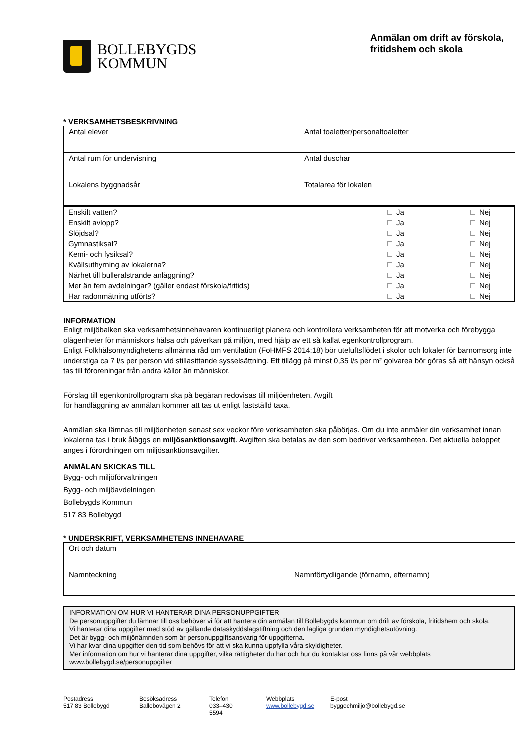BOLLEBYGDS
KOMMUN
Anmälan om drift av förskola, fritidshem och skola
* VERKSAMHETSBESKRIVNING
| Antal elever | Antal toaletter/personaltoaletter |
| Antal rum för undervisning | Antal duschar |
| Lokalens byggnadsår | Totalarea för lokalen |
| Enskilt vatten? | Ja | Nej |
| Enskilt avlopp? | Ja | Nej |
| Slöjdsal? | Ja | Nej |
| Gymnastiksal? | Ja | Nej |
| Kemi- och fysiksal? | Ja | Nej |
| Kvällsuthyrning av lokalerna? | Ja | Nej |
| Närhet till bulleralstrande anläggning? | Ja | Nej |
| Mer än fem avdelningar? (gäller endast förskola/fritids) | Ja | Nej |
| Har radonmätning utförts? | Ja | Nej |
INFORMATION
Enligt miljöbalken ska verksamhetsinnehavaren kontinuerligt planera och kontrollera verksamheten för att motverka och förebygga olägenheter för människors hälsa och påverkan på miljön, med hjälp av ett så kallat egenkontrollprogram.
Enligt Folkhälsomyndighetens allmänna råd om ventilation (FoHMFS 2014:18) bör uteluftsflödet i skolor och lokaler för barnomsorg inte understiga ca 7 l/s per person vid stillasittande sysselsättning. Ett tillägg på minst 0,35 l/s per m² golvarea bör göras så att hänsyn också tas till föroreningar från andra källor än människor.
Förslag till egenkontrollprogram ska på begäran redovisas till miljöenheten. Avgift för handläggning av anmälan kommer att tas ut enligt fastställd taxa.
Anmälan ska lämnas till miljöenheten senast sex veckor före verksamheten ska påbörjas. Om du inte anmäler din verksamhet innan lokalerna tas i bruk åläggs en miljösanktionsavgift. Avgiften ska betalas av den som bedriver verksamheten. Det aktuella beloppet anges i förordningen om miljösanktionsavgifter.
ANMÄLAN SKICKAS TILL
Bygg- och miljöförvaltningen
Bygg- och miljöavdelningen
Bollebygds Kommun
517 83 Bollebygd
* UNDERSKRIFT, VERKSAMHETENS INNEHAVARE
| Ort och datum | |
| Namnteckning | Namnförtydligande (förnamn, efternamn) |
INFORMATION OM HUR VI HANTERAR DINA PERSONUPPGIFTER
De personuppgifter du lämnar till oss behöver vi för att hantera din anmälan till Bollebygds kommun om drift av förskola, fritidshem och skola.
Vi hanterar dina uppgifter med stöd av gällande dataskyddslagstiftning och den lagliga grunden myndighetsutövning.
Det är bygg- och miljönämnden som är personuppgiftsansvarig för uppgifterna.
Vi har kvar dina uppgifter den tid som behövs för att vi ska kunna uppfylla våra skyldigheter.
Mer information om hur vi hanterar dina uppgifter, vilka rättigheter du har och hur du kontaktar oss finns på vår webbplats www.bollebygd.se/personuppgifter
Postadress
517 83 Bollebygd
Besöksadress
Ballebovägen 2
Telefon
033–430 5594
Webbplats
www.bollebygd.se
E-post
byggochmiljo@bollebygd.se